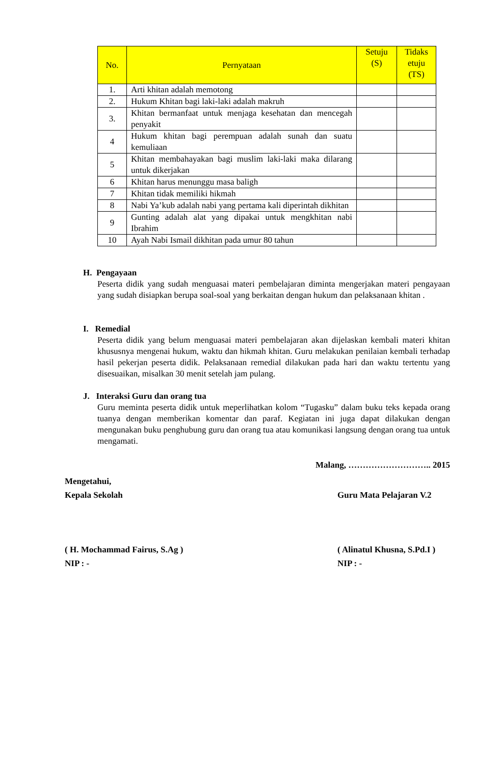| No. | Pernyataan | Setuju (S) | Tidaks etuju (TS) |
| --- | --- | --- | --- |
| 1. | Arti khitan adalah memotong | | |
| 2. | Hukum Khitan bagi laki-laki adalah makruh | | |
| 3. | Khitan bermanfaat untuk menjaga kesehatan dan mencegah penyakit | | |
| 4 | Hukum khitan bagi perempuan adalah sunah dan suatu kemuliaan | | |
| 5 | Khitan membahayakan bagi muslim laki-laki maka dilarang untuk dikerjakan | | |
| 6 | Khitan harus menunggu masa baligh | | |
| 7 | Khitan tidak memiliki hikmah | | |
| 8 | Nabi Ya’kub adalah nabi yang pertama kali diperintah dikhitan | | |
| 9 | Gunting adalah alat yang dipakai untuk mengkhitan nabi Ibrahim | | |
| 10 | Ayah Nabi Ismail dikhitan pada umur 80 tahun | | |
H. Pengayaan
Peserta didik yang sudah menguasai materi pembelajaran diminta mengerjakan materi pengayaan yang sudah disiapkan berupa soal-soal yang berkaitan dengan hukum dan pelaksanaan khitan .
I. Remedial
Peserta didik yang belum menguasai materi pembelajaran akan dijelaskan kembali materi khitan khususnya mengenai hukum, waktu dan hikmah khitan. Guru melakukan penilaian kembali terhadap hasil pekerjan peserta didik. Pelaksanaan remedial dilakukan pada hari dan waktu tertentu yang disesuaikan, misalkan 30 menit setelah jam pulang.
J. Interaksi Guru dan orang tua
Guru meminta peserta didik untuk meperlihatkan kolom “Tugasku” dalam buku teks kepada orang tuanya dengan memberikan komentar dan paraf. Kegiatan ini juga dapat dilakukan dengan mengunakan buku penghubung guru dan orang tua atau komunikasi langsung dengan orang tua untuk mengamati.
Malang, ……………………….. 2015
Mengetahui,
Kepala Sekolah
Guru Mata Pelajaran V.2
( H. Mochammad Fairus, S.Ag )
NIP : -
( Alinatul Khusna, S.Pd.I )
NIP : -